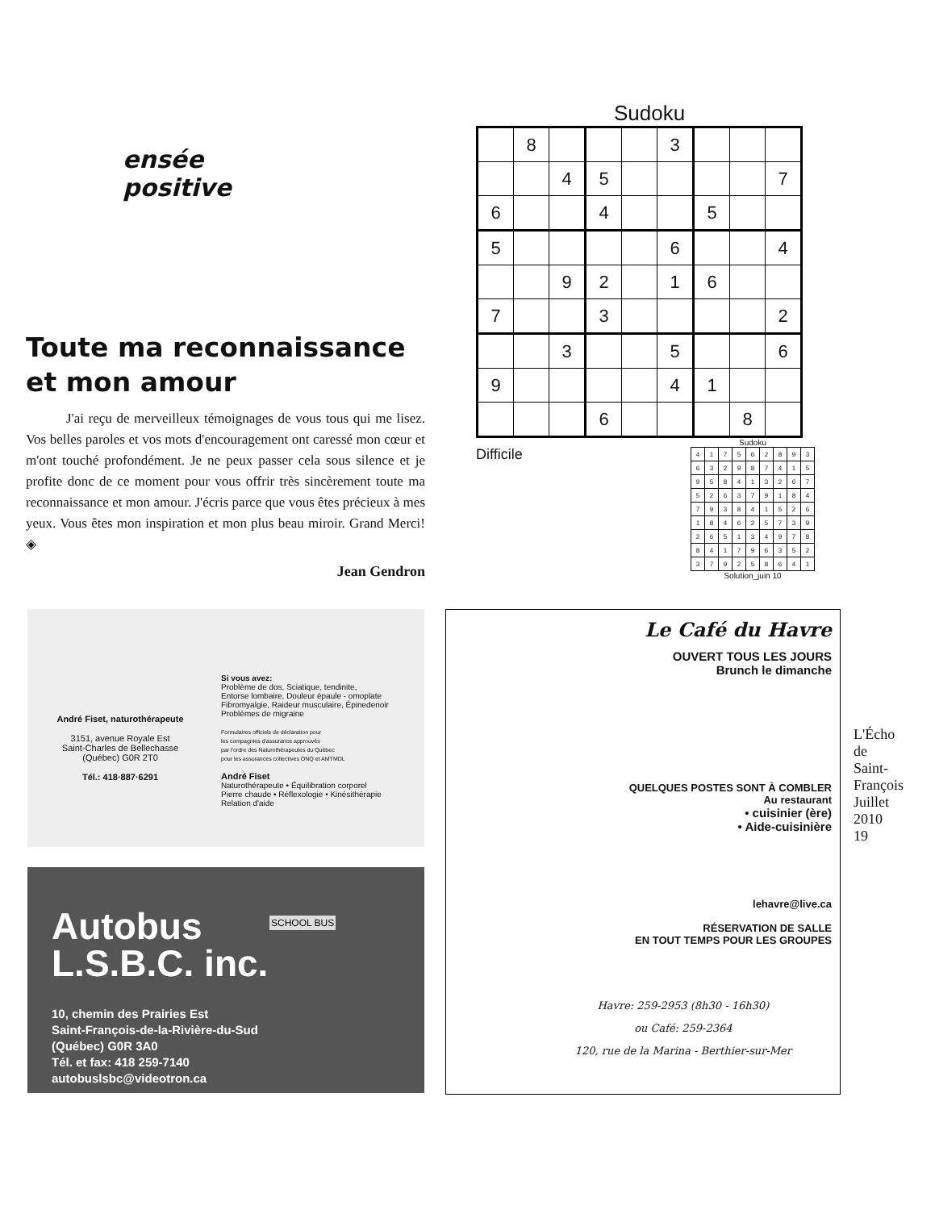ensée
positive
Toute ma reconnaissance et mon amour
J'ai reçu de merveilleux témoignages de vous tous qui me lisez. Vos belles paroles et vos mots d'encouragement ont caressé mon cœur et m'ont touché profondément. Je ne peux passer cela sous silence et je profite donc de ce moment pour vous offrir très sincèrement toute ma reconnaissance et mon amour. J'écris parce que vous êtes précieux à mes yeux. Vous êtes mon inspiration et mon plus beau miroir. Grand Merci! ◈
Jean Gendron
Sudoku
| | 8 | | | | 3 | | | |
| | | 4 | 5 | | | | | 7 |
| 6 | | | 4 | | | 5 | | |
| 5 | | | | | 6 | | | 4 |
| | | 9 | 2 | | 1 | 6 | | |
| 7 | | | 3 | | | | | 2 |
| | | 3 | | | 5 | | | 6 |
| 9 | | | | | 4 | 1 | | |
| | | | 6 | | | | 8 | |
Difficile
Sudoku
| 4 | 1 | 7 | 5 | 6 | 2 | 8 | 9 | 3 |
| 6 | 3 | 2 | 9 | 8 | 7 | 4 | 1 | 5 |
| 9 | 5 | 8 | 4 | 1 | 3 | 2 | 6 | 7 |
| 5 | 2 | 6 | 3 | 7 | 9 | 1 | 8 | 4 |
| 7 | 9 | 3 | 8 | 4 | 1 | 5 | 2 | 6 |
| 1 | 8 | 4 | 6 | 2 | 5 | 7 | 3 | 9 |
| 2 | 6 | 5 | 1 | 3 | 4 | 9 | 7 | 8 |
| 8 | 4 | 1 | 7 | 9 | 6 | 3 | 5 | 2 |
| 3 | 7 | 9 | 2 | 5 | 8 | 6 | 4 | 1 |
Solution_juin 10
André Fiset, naturothérapeute
3151, avenue Royale Est
Saint-Charles de Bellechasse
(Québec) G0R 2T0
Tél.: 418·887·6291
Si vous avez:
Problème de dos, Sciatique, tendinite,
Entorse lombaire, Douleur épaule - omoplate
Fibromyalgie, Raideur musculaire, Épinedenoir
Problèmes de migraine
Formulaires officiels de déclaration pour
les compagnies d'assurance approuvés
par l'ordre des Naturothérapeutes du Québec
pour les assurances collectives ONQ et AMTMDL
André Fiset
Naturothérapeute • Équilibration corporel
Pierre chaude • Réflexologie • Kinésithérapie
Relation d'aide
Autobus
L.S.B.C. inc.
SCHOOL BUS
10, chemin des Prairies Est
Saint-François-de-la-Rivière-du-Sud
(Québec) G0R 3A0
Tél. et fax: 418 259-7140
autobuslsbc@videotron.ca
Le Café du Havre
OUVERT TOUS LES JOURS
Brunch le dimanche
QUELQUES POSTES SONT À COMBLER
Au restaurant
• cuisinier (ère)
• Aide-cuisinière
lehavre@live.ca
RÉSERVATION DE SALLE
EN TOUT TEMPS POUR LES GROUPES
Havre: 259-2953 (8h30 - 16h30)
ou Café: 259-2364
120, rue de la Marina - Berthier-sur-Mer
L'Écho de Saint-François
Juillet 2010
19